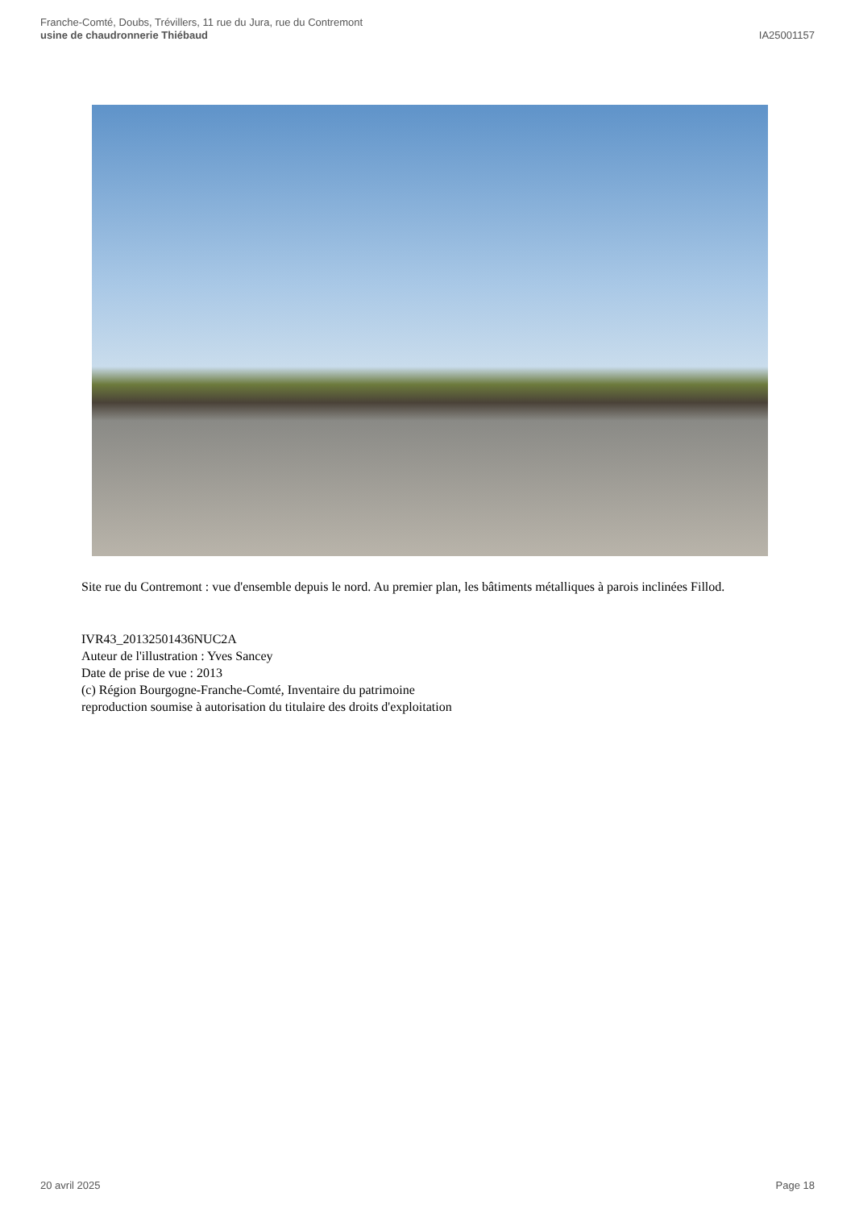Franche-Comté, Doubs, Trévillers, 11 rue du Jura, rue du Contremont
usine de chaudronnerie Thiébaud
IA25001157
Site rue du Contremont : vue d'ensemble depuis le nord. Au premier plan, les bâtiments métalliques à parois inclinées Fillod.
IVR43_20132501436NUC2A
Auteur de l'illustration : Yves Sancey
Date de prise de vue : 2013
(c) Région Bourgogne-Franche-Comté, Inventaire du patrimoine
reproduction soumise à autorisation du titulaire des droits d'exploitation
20 avril 2025 Page 18